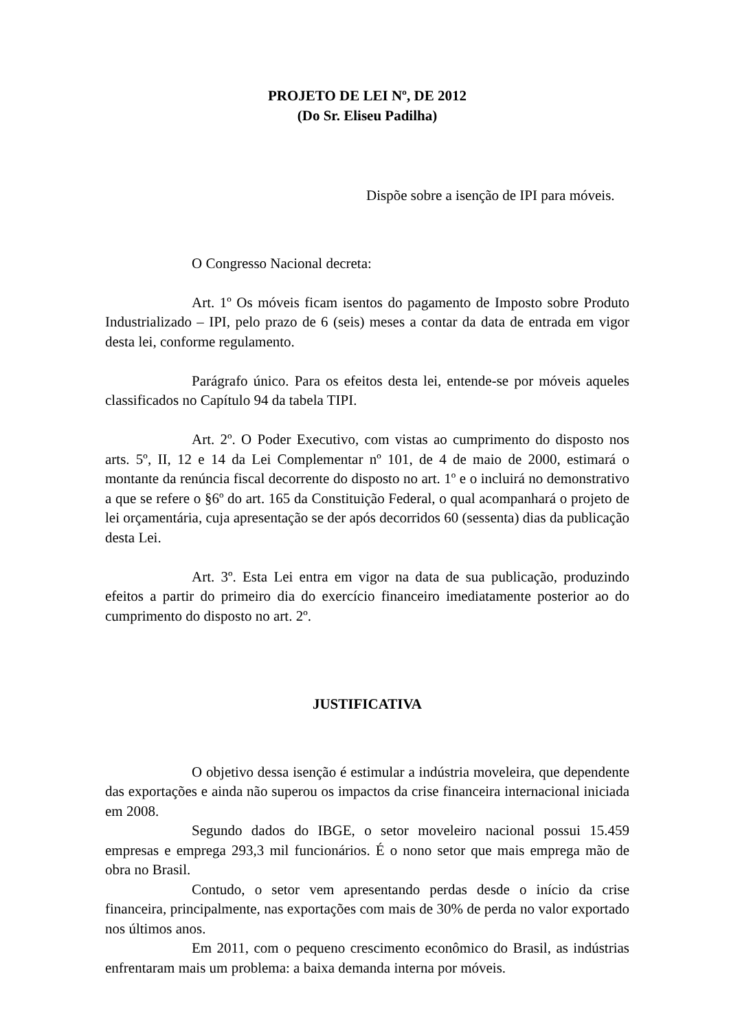PROJETO DE LEI Nº, DE 2012
(Do Sr. Eliseu Padilha)
Dispõe sobre a isenção de IPI para móveis.
O Congresso Nacional decreta:
Art. 1º Os móveis ficam isentos do pagamento de Imposto sobre Produto Industrializado – IPI, pelo prazo de 6 (seis) meses a contar da data de entrada em vigor desta lei, conforme regulamento.
Parágrafo único. Para os efeitos desta lei, entende-se por móveis aqueles classificados no Capítulo 94 da tabela TIPI.
Art. 2º. O Poder Executivo, com vistas ao cumprimento do disposto nos arts. 5º, II, 12 e 14 da Lei Complementar nº 101, de 4 de maio de 2000, estimará o montante da renúncia fiscal decorrente do disposto no art. 1º e o incluirá no demonstrativo a que se refere o §6º do art. 165 da Constituição Federal, o qual acompanhará o projeto de lei orçamentária, cuja apresentação se der após decorridos 60 (sessenta) dias da publicação desta Lei.
Art. 3º. Esta Lei entra em vigor na data de sua publicação, produzindo efeitos a partir do primeiro dia do exercício financeiro imediatamente posterior ao do cumprimento do disposto no art. 2º.
JUSTIFICATIVA
O objetivo dessa isenção é estimular a indústria moveleira, que dependente das exportações e ainda não superou os impactos da crise financeira internacional iniciada em 2008.
Segundo dados do IBGE, o setor moveleiro nacional possui 15.459 empresas e emprega 293,3 mil funcionários. É o nono setor que mais emprega mão de obra no Brasil.
Contudo, o setor vem apresentando perdas desde o início da crise financeira, principalmente, nas exportações com mais de 30% de perda no valor exportado nos últimos anos.
Em 2011, com o pequeno crescimento econômico do Brasil, as indústrias enfrentaram mais um problema: a baixa demanda interna por móveis.